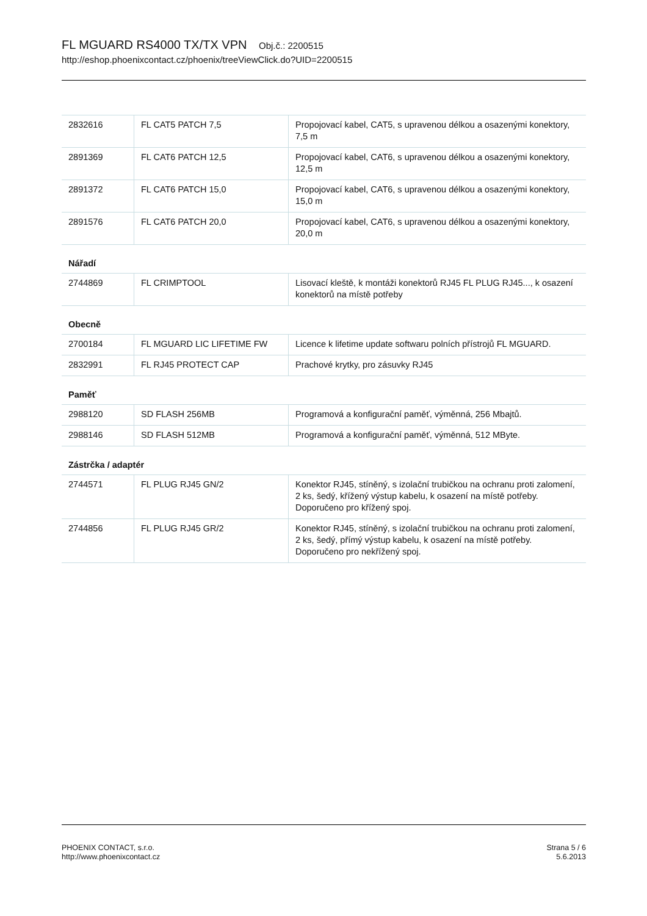FL MGUARD RS4000 TX/TX VPN Obj.č.: 2200515
http://eshop.phoenixcontact.cz/phoenix/treeViewClick.do?UID=2200515
| 2832616 | FL CAT5 PATCH 7,5 | Propojovací kabel, CAT5, s upravenou délkou a osazenými konektory, 7,5 m |
| 2891369 | FL CAT6 PATCH 12,5 | Propojovací kabel, CAT6, s upravenou délkou a osazenými konektory, 12,5 m |
| 2891372 | FL CAT6 PATCH 15,0 | Propojovací kabel, CAT6, s upravenou délkou a osazenými konektory, 15,0 m |
| 2891576 | FL CAT6 PATCH 20,0 | Propojovací kabel, CAT6, s upravenou délkou a osazenými konektory, 20,0 m |
Nářadí
| 2744869 | FL CRIMPTOOL | Lisovací kleště, k montáži konektorů RJ45 FL PLUG RJ45..., k osazení konektorů na místě potřeby |
Obecně
| 2700184 | FL MGUARD LIC LIFETIME FW | Licence k lifetime update softwaru polních přístrojů FL MGUARD. |
| 2832991 | FL RJ45 PROTECT CAP | Prachové krytky, pro zásuvky RJ45 |
Paměť
| 2988120 | SD FLASH 256MB | Programová a konfigurační paměť, výměnná, 256 Mbajtů. |
| 2988146 | SD FLASH 512MB | Programová a konfigurační paměť, výměnná, 512 MByte. |
Zástrčka / adaptér
| 2744571 | FL PLUG RJ45 GN/2 | Konektor RJ45, stíněný, s izolační trubičkou na ochranu proti zalomení, 2 ks, šedý, křížený výstup kabelu, k osazení na místě potřeby. Doporučeno pro křížený spoj. |
| 2744856 | FL PLUG RJ45 GR/2 | Konektor RJ45, stíněný, s izolační trubičkou na ochranu proti zalomení, 2 ks, šedý, přímý výstup kabelu, k osazení na místě potřeby. Doporučeno pro nekřížený spoj. |
PHOENIX CONTACT, s.r.o.
http://www.phoenixcontact.cz
Strana 5 / 6
5.6.2013